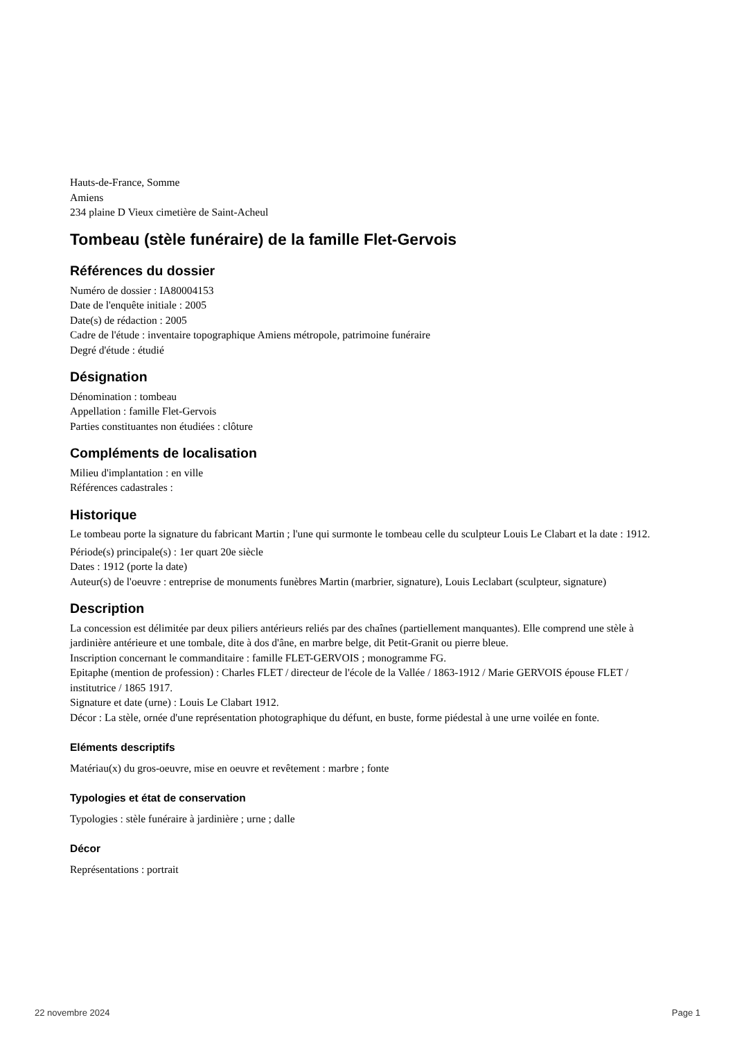Hauts-de-France, Somme
Amiens
234 plaine D Vieux cimetière de Saint-Acheul
Tombeau (stèle funéraire) de la famille Flet-Gervois
Références du dossier
Numéro de dossier : IA80004153
Date de l'enquête initiale : 2005
Date(s) de rédaction : 2005
Cadre de l'étude : inventaire topographique Amiens métropole, patrimoine funéraire
Degré d'étude : étudié
Désignation
Dénomination : tombeau
Appellation : famille Flet-Gervois
Parties constituantes non étudiées : clôture
Compléments de localisation
Milieu d'implantation : en ville
Références cadastrales :
Historique
Le tombeau porte la signature du fabricant Martin ; l'une qui surmonte le tombeau celle du sculpteur Louis Le Clabart et la date : 1912.
Période(s) principale(s) : 1er quart 20e siècle
Dates : 1912 (porte la date)
Auteur(s) de l'oeuvre : entreprise de monuments funèbres Martin (marbrier, signature), Louis Leclabart (sculpteur, signature)
Description
La concession est délimitée par deux piliers antérieurs reliés par des chaînes (partiellement manquantes). Elle comprend une stèle à jardinière antérieure et une tombale, dite à dos d'âne, en marbre belge, dit Petit-Granit ou pierre bleue.
Inscription concernant le commanditaire : famille FLET-GERVOIS ; monogramme FG.
Epitaphe (mention de profession) : Charles FLET / directeur de l'école de la Vallée / 1863-1912 / Marie GERVOIS épouse FLET / institutrice / 1865 1917.
Signature et date (urne) : Louis Le Clabart 1912.
Décor : La stèle, ornée d'une représentation photographique du défunt, en buste, forme piédestal à une urne voilée en fonte.
Eléments descriptifs
Matériau(x) du gros-oeuvre, mise en oeuvre et revêtement : marbre ; fonte
Typologies et état de conservation
Typologies : stèle funéraire à jardinière ; urne ; dalle
Décor
Représentations : portrait
22 novembre 2024 Page 1